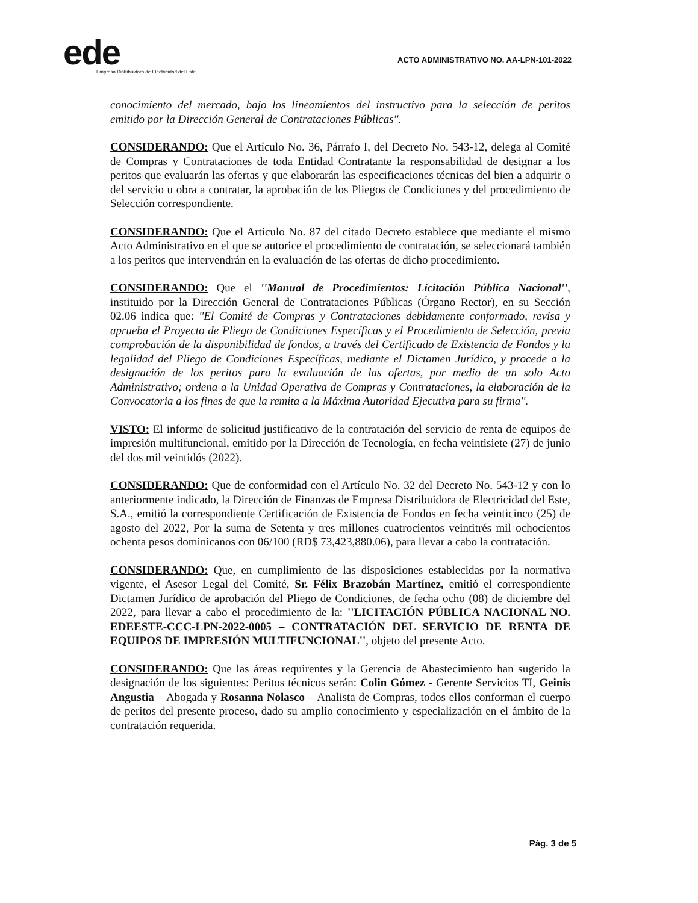ede
Empresa Distribuidora de Electricidad del Este
ACTO ADMINISTRATIVO NO. AA-LPN-101-2022
conocimiento del mercado, bajo los lineamientos del instructivo para la selección de peritos emitido por la Dirección General de Contrataciones Públicas''.
CONSIDERANDO: Que el Artículo No. 36, Párrafo I, del Decreto No. 543-12, delega al Comité de Compras y Contrataciones de toda Entidad Contratante la responsabilidad de designar a los peritos que evaluarán las ofertas y que elaborarán las especificaciones técnicas del bien a adquirir o del servicio u obra a contratar, la aprobación de los Pliegos de Condiciones y del procedimiento de Selección correspondiente.
CONSIDERANDO: Que el Articulo No. 87 del citado Decreto establece que mediante el mismo Acto Administrativo en el que se autorice el procedimiento de contratación, se seleccionará también a los peritos que intervendrán en la evaluación de las ofertas de dicho procedimiento.
CONSIDERANDO: Que el ''Manual de Procedimientos: Licitación Pública Nacional'', instituido por la Dirección General de Contrataciones Públicas (Órgano Rector), en su Sección 02.06 indica que: ''El Comité de Compras y Contrataciones debidamente conformado, revisa y aprueba el Proyecto de Pliego de Condiciones Específicas y el Procedimiento de Selección, previa comprobación de la disponibilidad de fondos, a través del Certificado de Existencia de Fondos y la legalidad del Pliego de Condiciones Específicas, mediante el Dictamen Jurídico, y procede a la designación de los peritos para la evaluación de las ofertas, por medio de un solo Acto Administrativo; ordena a la Unidad Operativa de Compras y Contrataciones, la elaboración de la Convocatoria a los fines de que la remita a la Máxima Autoridad Ejecutiva para su firma''.
VISTO: El informe de solicitud justificativo de la contratación del servicio de renta de equipos de impresión multifuncional, emitido por la Dirección de Tecnología, en fecha veintisiete (27) de junio del dos mil veintidós (2022).
CONSIDERANDO: Que de conformidad con el Artículo No. 32 del Decreto No. 543-12 y con lo anteriormente indicado, la Dirección de Finanzas de Empresa Distribuidora de Electricidad del Este, S.A., emitió la correspondiente Certificación de Existencia de Fondos en fecha veinticinco (25) de agosto del 2022, Por la suma de Setenta y tres millones cuatrocientos veintitrés mil ochocientos ochenta pesos dominicanos con 06/100 (RD$ 73,423,880.06), para llevar a cabo la contratación.
CONSIDERANDO: Que, en cumplimiento de las disposiciones establecidas por la normativa vigente, el Asesor Legal del Comité, Sr. Félix Brazobán Martínez, emitió el correspondiente Dictamen Jurídico de aprobación del Pliego de Condiciones, de fecha ocho (08) de diciembre del 2022, para llevar a cabo el procedimiento de la: ''LICITACIÓN PÚBLICA NACIONAL NO. EDEESTE-CCC-LPN-2022-0005 – CONTRATACIÓN DEL SERVICIO DE RENTA DE EQUIPOS DE IMPRESIÓN MULTIFUNCIONAL'', objeto del presente Acto.
CONSIDERANDO: Que las áreas requirentes y la Gerencia de Abastecimiento han sugerido la designación de los siguientes: Peritos técnicos serán: Colin Gómez - Gerente Servicios TI, Geinis Angustia – Abogada y Rosanna Nolasco – Analista de Compras, todos ellos conforman el cuerpo de peritos del presente proceso, dado su amplio conocimiento y especialización en el ámbito de la contratación requerida.
Pág. 3 de 5